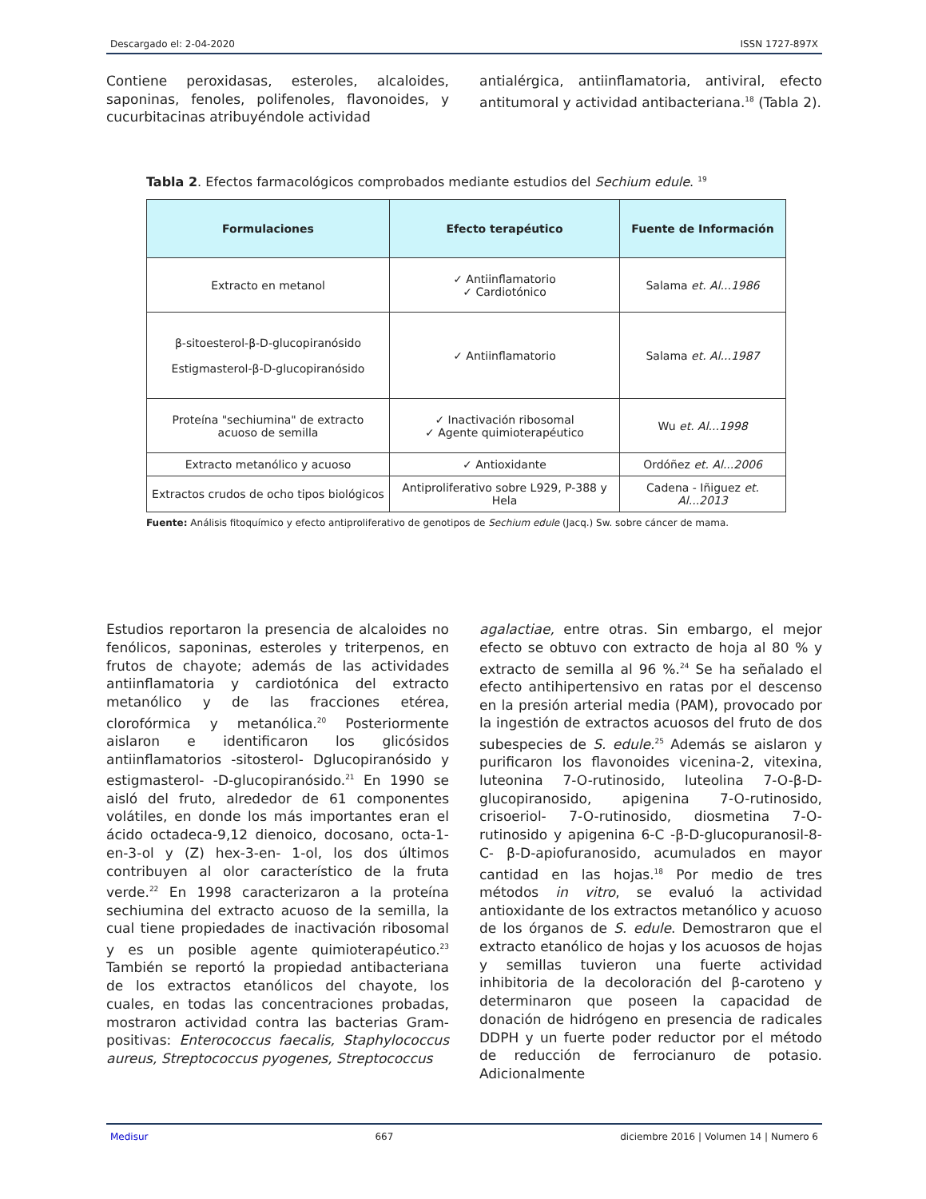Descargado el: 2-04-2020 ISSN 1727-897X
Contiene peroxidasas, esteroles, alcaloides, saponinas, fenoles, polifenoles, flavonoides, y cucurbitacinas atribuyéndole actividad
antialérgica, antiinflamatoria, antiviral, efecto antitumoral y actividad antibacteriana.<sup>18</sup> (Tabla 2).
Tabla 2. Efectos farmacológicos comprobados mediante estudios del Sechium edule. <sup>19</sup>
| Formulaciones | Efecto terapéutico | Fuente de Información |
| --- | --- | --- |
| Extracto en metanol | ✓ Antiinflamatorio ✓ Cardiotónico | Salama et. Al...1986 |
| β-sitoesterol-β-D-glucopiranósido Estigmasterol-β-D-glucopiranósido | ✓ Antiinflamatorio | Salama et. Al...1987 |
| Proteína "sechiumina" de extracto acuoso de semilla | ✓ Inactivación ribosomal ✓ Agente quimioterapéutico | Wu et. Al...1998 |
| Extracto metanólico y acuoso | ✓ Antioxidante | Ordóñez et. Al...2006 |
| Extractos crudos de ocho tipos biológicos | Antiproliferativo sobre L929, P-388 y Hela | Cadena - Iñiguez et. Al...2013 |
Fuente: Análisis fitoquímico y efecto antiproliferativo de genotipos de Sechium edule (Jacq.) Sw. sobre cáncer de mama.
Estudios reportaron la presencia de alcaloides no fenólicos, saponinas, esteroles y triterpenos, en frutos de chayote; además de las actividades antiinflamatoria y cardiotónica del extracto metanólico y de las fracciones etérea, clorofórmica y metanólica.<sup>20</sup> Posteriormente aislaron e identificaron los glicósidos antiinflamatorios -sitosterol- Dglucopiranósido y estigmasterol- -D-glucopiranósido.<sup>21</sup> En 1990 se aisló del fruto, alrededor de 61 componentes volátiles, en donde los más importantes eran el ácido octadeca-9,12 dienoico, docosano, octa-1-en-3-ol y (Z) hex-3-en- 1-ol, los dos últimos contribuyen al olor característico de la fruta verde.<sup>22</sup> En 1998 caracterizaron a la proteína sechiumina del extracto acuoso de la semilla, la cual tiene propiedades de inactivación ribosomal y es un posible agente quimioterapéutico.<sup>23</sup> También se reportó la propiedad antibacteriana de los extractos etanólicos del chayote, los cuales, en todas las concentraciones probadas, mostraron actividad contra las bacterias Gram-positivas: Enterococcus faecalis, Staphylococcus aureus, Streptococcus pyogenes, Streptococcus
agalactiae, entre otras. Sin embargo, el mejor efecto se obtuvo con extracto de hoja al 80 % y extracto de semilla al 96 %.<sup>24</sup> Se ha señalado el efecto antihipertensivo en ratas por el descenso en la presión arterial media (PAM), provocado por la ingestión de extractos acuosos del fruto de dos subespecies de S. edule.<sup>25</sup> Además se aislaron y purificaron los flavonoides vicenina-2, vitexina, luteonina 7-O-rutinosido, luteolina 7-O-β-D-glucopiranosido, apigenina 7-O-rutinosido, crisoeriol- 7-O-rutinosido, diosmetina 7-O-rutinosido y apigenina 6-C -β-D-glucopuranosil-8-C- β-D-apiofuranosido, acumulados en mayor cantidad en las hojas.<sup>18</sup> Por medio de tres métodos in vitro, se evaluó la actividad antioxidante de los extractos metanólico y acuoso de los órganos de S. edule. Demostraron que el extracto etanólico de hojas y los acuosos de hojas y semillas tuvieron una fuerte actividad inhibitoria de la decoloración del β-caroteno y determinaron que poseen la capacidad de donación de hidrógeno en presencia de radicales DDPH y un fuerte poder reductor por el método de reducción de ferrocianuro de potasio. Adicionalmente
Medisur 667 diciembre 2016 | Volumen 14 | Numero 6